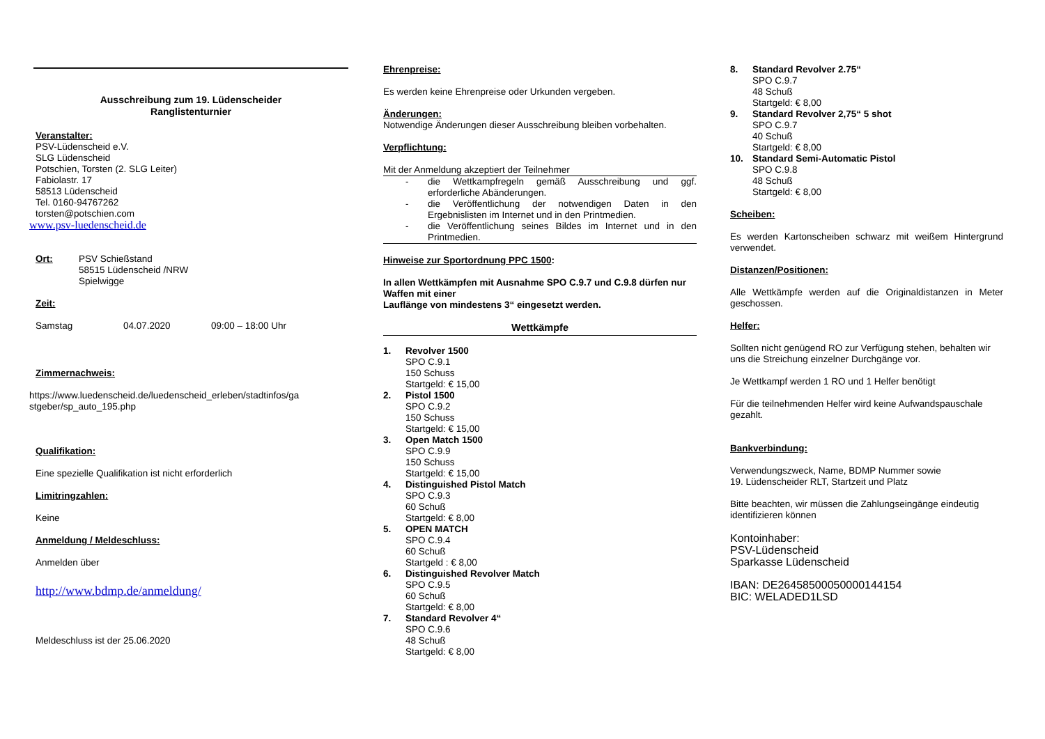Ausschreibung zum 19. Lüdenscheider
Ranglistenturnier
Veranstalter:
PSV-Lüdenscheid e.V.
SLG Lüdenscheid
Potschien, Torsten (2. SLG Leiter)
Fabiolastr. 17
58513 Lüdenscheid
Tel. 0160-94767262
torsten@potschien.com
www.psv-luedenscheid.de
Ort: PSV Schießstand
58515 Lüdenscheid /NRW
Spielwigge
Zeit:
Samstag 04.07.2020 09:00 – 18:00 Uhr
Zimmernachweis:
https://www.luedenscheid.de/luedenscheid_erleben/stadtinfos/ga stgeber/sp_auto_195.php
Qualifikation:
Eine spezielle Qualifikation ist nicht erforderlich
Limitringzahlen:
Keine
Anmeldung / Meldeschluss:
Anmelden über
http://www.bdmp.de/anmeldung/
Meldeschluss ist der 25.06.2020
Ehrenpreise:
Es werden keine Ehrenpreise oder Urkunden vergeben.
Änderungen:
Notwendige Änderungen dieser Ausschreibung bleiben vorbehalten.
Verpflichtung:
Mit der Anmeldung akzeptiert der Teilnehmer
- die Wettkampfregeln gemäß Ausschreibung und ggf. erforderliche Abänderungen.
- die Veröffentlichung der notwendigen Daten in den Ergebnislisten im Internet und in den Printmedien.
- die Veröffentlichung seines Bildes im Internet und in den Printmedien.
Hinweise zur Sportordnung PPC 1500:
In allen Wettkämpfen mit Ausnahme SPO C.9.7 und C.9.8 dürfen nur Waffen mit einer
Lauflänge von mindestens 3“ eingesetzt werden.
Wettkämpfe
1. Revolver 1500
SPO C.9.1
150 Schuss
Startgeld: € 15,00
2. Pistol 1500
SPO C.9.2
150 Schuss
Startgeld: € 15,00
3. Open Match 1500
SPO C.9.9
150 Schuss
Startgeld: € 15,00
4. Distinguished Pistol Match
SPO C.9.3
60 Schuß
Startgeld: € 8,00
5. OPEN MATCH
SPO C.9.4
60 Schuß
Startgeld : € 8,00
6. Distinguished Revolver Match
SPO C.9.5
60 Schuß
Startgeld: € 8,00
7. Standard Revolver 4“
SPO C.9.6
48 Schuß
Startgeld: € 8,00
8. Standard Revolver 2.75“
SPO C.9.7
48 Schuß
Startgeld: € 8,00
9. Standard Revolver 2,75“ 5 shot
SPO C.9.7
40 Schuß
Startgeld: € 8,00
10. Standard Semi-Automatic Pistol
SPO C.9.8
48 Schuß
Startgeld: € 8,00
Scheiben:
Es werden Kartonscheiben schwarz mit weißem Hintergrund verwendet.
Distanzen/Positionen:
Alle Wettkämpfe werden auf die Originaldistanzen in Meter geschossen.
Helfer:
Sollten nicht genügend RO zur Verfügung stehen, behalten wir uns die Streichung einzelner Durchgänge vor.
Je Wettkampf werden 1 RO und 1 Helfer benötigt
Für die teilnehmenden Helfer wird keine Aufwandspauschale gezahlt.
Bankverbindung:
Verwendungszweck, Name, BDMP Nummer sowie
19. Lüdenscheider RLT, Startzeit und Platz
Bitte beachten, wir müssen die Zahlungseingänge eindeutig identifizieren können
Kontoinhaber:
PSV-Lüdenscheid
Sparkasse Lüdenscheid
IBAN: DE26458500050000144154
BIC: WELADED1LSD